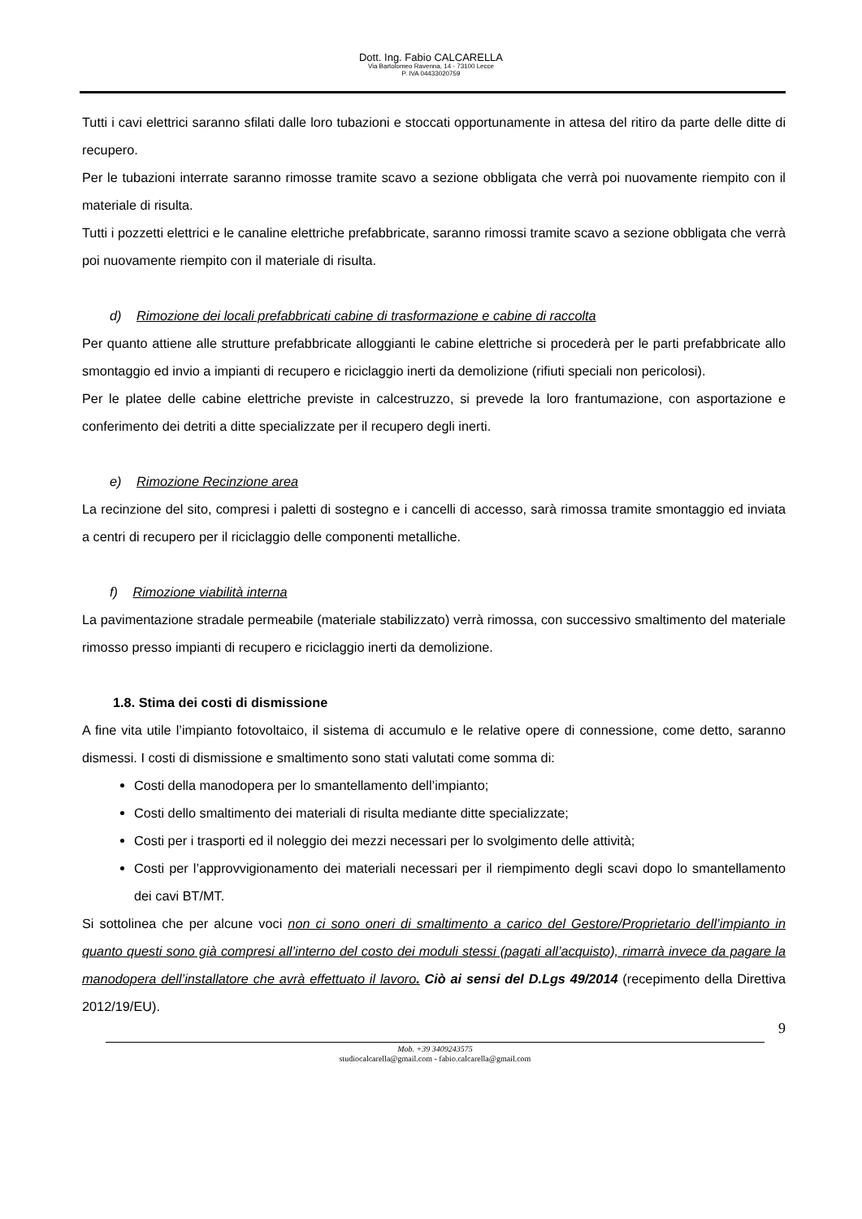Dott. Ing. Fabio CALCARELLA
Via Bartolomeo Ravenna, 14 - 73100 Lecce
P. IVA 04433020759
Tutti i cavi elettrici saranno sfilati dalle loro tubazioni e stoccati opportunamente in attesa del ritiro da parte delle ditte di recupero.
Per le tubazioni interrate saranno rimosse tramite scavo a sezione obbligata che verrà poi nuovamente riempito con il materiale di risulta.
Tutti i pozzetti elettrici e le canaline elettriche prefabbricate, saranno rimossi tramite scavo a sezione obbligata che verrà poi nuovamente riempito con il materiale di risulta.
d) Rimozione dei locali prefabbricati cabine di trasformazione e cabine di raccolta
Per quanto attiene alle strutture prefabbricate alloggianti le cabine elettriche si procederà per le parti prefabbricate allo smontaggio ed invio a impianti di recupero e riciclaggio inerti da demolizione (rifiuti speciali non pericolosi).
Per le platee delle cabine elettriche previste in calcestruzzo, si prevede la loro frantumazione, con asportazione e conferimento dei detriti a ditte specializzate per il recupero degli inerti.
e) Rimozione Recinzione area
La recinzione del sito, compresi i paletti di sostegno e i cancelli di accesso, sarà rimossa tramite smontaggio ed inviata a centri di recupero per il riciclaggio delle componenti metalliche.
f) Rimozione viabilità interna
La pavimentazione stradale permeabile (materiale stabilizzato) verrà rimossa, con successivo smaltimento del materiale rimosso presso impianti di recupero e riciclaggio inerti da demolizione.
1.8. Stima dei costi di dismissione
A fine vita utile l’impianto fotovoltaico, il sistema di accumulo e le relative opere di connessione, come detto, saranno dismessi. I costi di dismissione e smaltimento sono stati valutati come somma di:
Costi della manodopera per lo smantellamento dell’impianto;
Costi dello smaltimento dei materiali di risulta mediante ditte specializzate;
Costi per i trasporti ed il noleggio dei mezzi necessari per lo svolgimento delle attività;
Costi per l’approvvigionamento dei materiali necessari per il riempimento degli scavi dopo lo smantellamento dei cavi BT/MT.
Si sottolinea che per alcune voci non ci sono oneri di smaltimento a carico del Gestore/Proprietario dell’impianto in quanto questi sono già compresi all’interno del costo dei moduli stessi (pagati all’acquisto), rimarrà invece da pagare la manodopera dell’installatore che avrà effettuato il lavoro. Ciò ai sensi del D.Lgs 49/2014 (recepimento della Direttiva 2012/19/EU).
9
Mob. +39 3409243575
studiocalcarella@gmail.com - fabio.calcarella@gmail.com